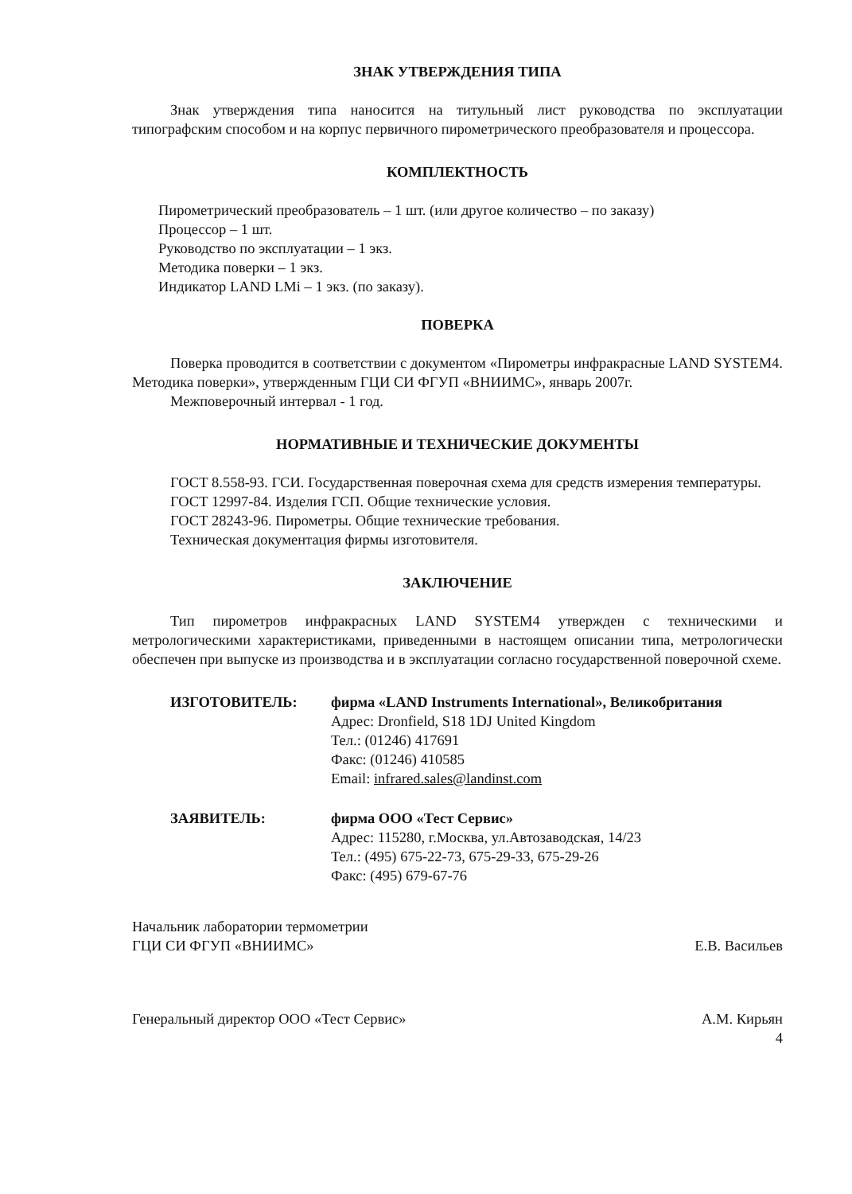ЗНАК УТВЕРЖДЕНИЯ ТИПА
Знак утверждения типа наносится на титульный лист руководства по эксплуатации типографским способом и на корпус первичного пирометрического преобразователя и процессора.
КОМПЛЕКТНОСТЬ
Пирометрический преобразователь – 1 шт. (или другое количество – по заказу)
Процессор – 1 шт.
Руководство по эксплуатации – 1 экз.
Методика поверки – 1 экз.
Индикатор LAND LMi – 1 экз. (по заказу).
ПОВЕРКА
Поверка проводится в соответствии с документом «Пирометры инфракрасные LAND SYSTEM4. Методика поверки», утвержденным ГЦИ СИ ФГУП «ВНИИМС», январь 2007г.
Межповерочный интервал - 1 год.
НОРМАТИВНЫЕ И ТЕХНИЧЕСКИЕ ДОКУМЕНТЫ
ГОСТ 8.558-93. ГСИ. Государственная поверочная схема для средств измерения температуры.
ГОСТ 12997-84. Изделия ГСП. Общие технические условия.
ГОСТ 28243-96. Пирометры. Общие технические требования.
Техническая документация фирмы изготовителя.
ЗАКЛЮЧЕНИЕ
Тип пирометров инфракрасных LAND SYSTEM4 утвержден с техническими и метрологическими характеристиками, приведенными в настоящем описании типа, метрологически обеспечен при выпуске из производства и в эксплуатации согласно государственной поверочной схеме.
ИЗГОТОВИТЕЛЬ: фирма «LAND Instruments International», Великобритания
Адрес: Dronfield, S18 1DJ United Kingdom
Тел.: (01246) 417691
Факс: (01246) 410585
Email: infrared.sales@landinst.com
ЗАЯВИТЕЛЬ: фирма ООО «Тест Сервис»
Адрес: 115280, г.Москва, ул.Автозаводская, 14/23
Тел.: (495) 675-22-73, 675-29-33, 675-29-26
Факс: (495) 679-67-76
Начальник лаборатории термометрии
ГЦИ СИ ФГУП «ВНИИМС»
Е.В. Васильев
Генеральный директор ООО «Тест Сервис»
А.М. Кирьян
4